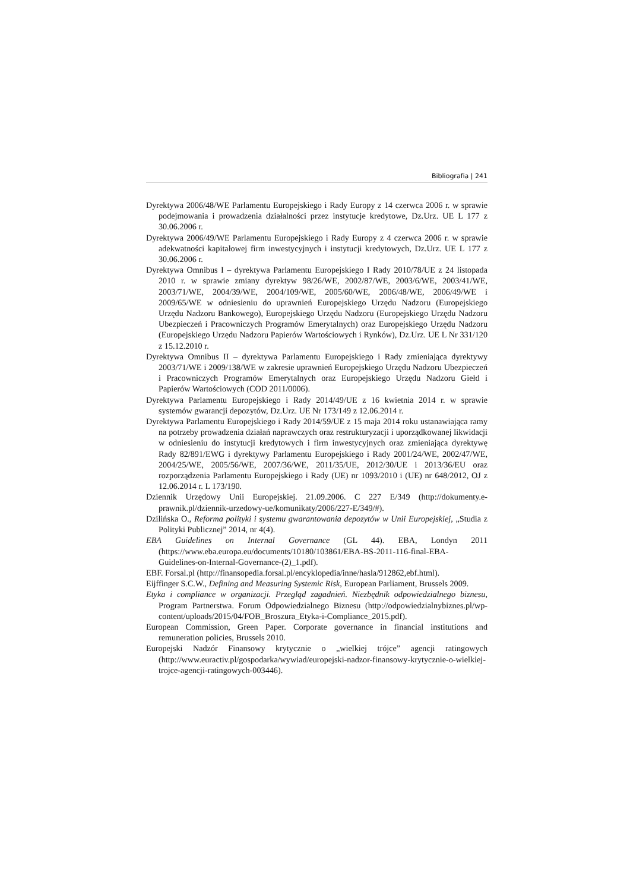Bibliografia | 241
Dyrektywa 2006/48/WE Parlamentu Europejskiego i Rady Europy z 14 czerwca 2006 r. w sprawie podejmowania i prowadzenia działalności przez instytucje kredytowe, Dz.Urz. UE L 177 z 30.06.2006 r.
Dyrektywa 2006/49/WE Parlamentu Europejskiego i Rady Europy z 4 czerwca 2006 r. w sprawie adekwatności kapitałowej firm inwestycyjnych i instytucji kredytowych, Dz.Urz. UE L 177 z 30.06.2006 r.
Dyrektywa Omnibus I – dyrektywa Parlamentu Europejskiego I Rady 2010/78/UE z 24 listopada 2010 r. w sprawie zmiany dyrektyw 98/26/WE, 2002/87/WE, 2003/6/WE, 2003/41/WE, 2003/71/WE, 2004/39/WE, 2004/109/WE, 2005/60/WE, 2006/48/WE, 2006/49/WE i 2009/65/WE w odniesieniu do uprawnień Europejskiego Urzędu Nadzoru (Europejskiego Urzędu Nadzoru Bankowego), Europejskiego Urzędu Nadzoru (Europejskiego Urzędu Nadzoru Ubezpieczeń i Pracowniczych Programów Emerytalnych) oraz Europejskiego Urzędu Nadzoru (Europejskiego Urzędu Nadzoru Papierów Wartościowych i Rynków), Dz.Urz. UE L Nr 331/120 z 15.12.2010 r.
Dyrektywa Omnibus II – dyrektywa Parlamentu Europejskiego i Rady zmieniająca dyrektywy 2003/71/WE i 2009/138/WE w zakresie uprawnień Europejskiego Urzędu Nadzoru Ubezpieczeń i Pracowniczych Programów Emerytalnych oraz Europejskiego Urzędu Nadzoru Giełd i Papierów Wartościowych (COD 2011/0006).
Dyrektywa Parlamentu Europejskiego i Rady 2014/49/UE z 16 kwietnia 2014 r. w sprawie systemów gwarancji depozytów, Dz.Urz. UE Nr 173/149 z 12.06.2014 r.
Dyrektywa Parlamentu Europejskiego i Rady 2014/59/UE z 15 maja 2014 roku ustanawiająca ramy na potrzeby prowadzenia działań naprawczych oraz restrukturyzacji i uporządkowanej likwidacji w odniesieniu do instytucji kredytowych i firm inwestycyjnych oraz zmieniająca dyrektywę Rady 82/891/EWG i dyrektywy Parlamentu Europejskiego i Rady 2001/24/WE, 2002/47/WE, 2004/25/WE, 2005/56/WE, 2007/36/WE, 2011/35/UE, 2012/30/UE i 2013/36/EU oraz rozporządzenia Parlamentu Europejskiego i Rady (UE) nr 1093/2010 i (UE) nr 648/2012, OJ z 12.06.2014 r. L 173/190.
Dziennik Urzędowy Unii Europejskiej. 21.09.2006. C 227 E/349 (http://dokumenty.e-prawnik.pl/dziennik-urzedowy-ue/komunikaty/2006/227-E/349/#).
Dzilińska O., Reforma polityki i systemu gwarantowania depozytów w Unii Europejskiej, „Studia z Polityki Publicznej” 2014, nr 4(4).
EBA Guidelines on Internal Governance (GL 44). EBA, Londyn 2011 (https://www.eba.europa.eu/documents/10180/103861/EBA-BS-2011-116-final-EBA-Guidelines-on-Internal-Governance-(2)_1.pdf).
EBF. Forsal.pl (http://finansopedia.forsal.pl/encyklopedia/inne/hasla/912862,ebf.html).
Eijffinger S.C.W., Defining and Measuring Systemic Risk, European Parliament, Brussels 2009.
Etyka i compliance w organizacji. Przegląd zagadnień. Niezbędnik odpowiedzialnego biznesu, Program Partnerstwa. Forum Odpowiedzialnego Biznesu (http://odpowiedzialnybiznes.pl/wp-content/uploads/2015/04/FOB_Broszura_Etyka-i-Compliance_2015.pdf).
European Commission, Green Paper. Corporate governance in financial institutions and remuneration policies, Brussels 2010.
Europejski Nadzór Finansowy krytycznie o „wielkiej trójce” agencji ratingowych (http://www.euractiv.pl/gospodarka/wywiad/europejski-nadzor-finansowy-krytycznie-o-wielkiej-trojce-agencji-ratingowych-003446).